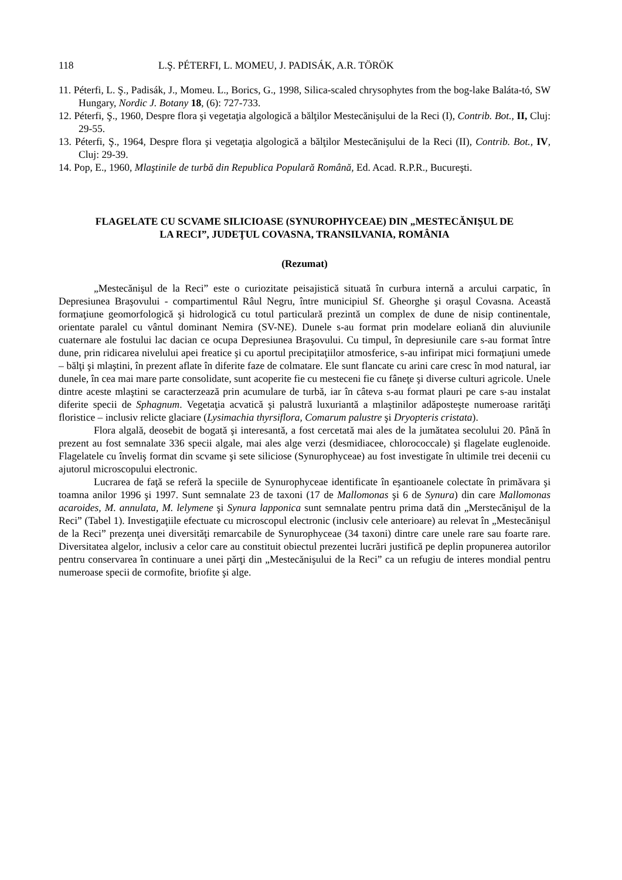118 L.Ş. PÉTERFI, L. MOMEU, J. PADISÁK, A.R. TÖRÖK
11. Péterfi, L. Ş., Padisák, J., Momeu. L., Borics, G., 1998, Silica-scaled chrysophytes from the bog-lake Baláta-tó, SW Hungary, Nordic J. Botany 18, (6): 727-733.
12. Péterfi, Ş., 1960, Despre flora şi vegetaţia algologică a bălţilor Mestecănişului de la Reci (I), Contrib. Bot., II, Cluj: 29-55.
13. Péterfi, Ş., 1964, Despre flora şi vegetaţia algologică a bălţilor Mestecănişului de la Reci (II), Contrib. Bot., IV, Cluj: 29-39.
14. Pop, E., 1960, Mlaştinile de turbă din Republica Populară Română, Ed. Acad. R.P.R., Bucureşti.
FLAGELATE CU SCVAME SILICIOASE (SYNUROPHYCEAE) DIN „MESTECĂNIŞUL DE LA RECI”, JUDEŢUL COVASNA, TRANSILVANIA, ROMÂNIA
(Rezumat)
„Mestecănişul de la Reci” este o curiozitate peisajistică situată în curbura internă a arcului carpatic, în Depresiunea Braşovului - compartimentul Râul Negru, între municipiul Sf. Gheorghe şi oraşul Covasna. Această formaţiune geomorfologică şi hidrologică cu totul particulară prezintă un complex de dune de nisip continentale, orientate paralel cu vântul dominant Nemira (SV-NE). Dunele s-au format prin modelare eoliană din aluviunile cuaternare ale fostului lac dacian ce ocupa Depresiunea Braşovului. Cu timpul, în depresiunile care s-au format între dune, prin ridicarea nivelului apei freatice şi cu aportul precipitaţiilor atmosferice, s-au infiripat mici formaţiuni umede – bălţi şi mlaştini, în prezent aflate în diferite faze de colmatare. Ele sunt flancate cu arini care cresc în mod natural, iar dunele, în cea mai mare parte consolidate, sunt acoperite fie cu mesteceni fie cu fâneţe şi diverse culturi agricole. Unele dintre aceste mlaştini se caracterzează prin acumulare de turbă, iar în câteva s-au format plauri pe care s-au instalat diferite specii de Sphagnum. Vegetaţia acvatică şi palustră luxuriantă a mlaştinilor adăposteşte numeroase rarităţi floristice – inclusiv relicte glaciare (Lysimachia thyrsiflora, Comarum palustre şi Dryopteris cristata).
Flora algală, deosebit de bogată şi interesantă, a fost cercetată mai ales de la jumătatea secolului 20. Până în prezent au fost semnalate 336 specii algale, mai ales alge verzi (desmidiacee, chlorococcale) şi flagelate euglenoide. Flagelatele cu înveliş format din scvame şi sete siliciose (Synurophyceae) au fost investigate în ultimile trei decenii cu ajutorul microscopului electronic.
Lucrarea de faţă se referă la speciile de Synurophyceae identificate în eşantioanele colectate în primăvara şi toamna anilor 1996 şi 1997. Sunt semnalate 23 de taxoni (17 de Mallomonas şi 6 de Synura) din care Mallomonas acaroides, M. annulata, M. lelymene şi Synura lapponica sunt semnalate pentru prima dată din „Merstecănişul de la Reci” (Tabel 1). Investigaţiile efectuate cu microscopul electronic (inclusiv cele anterioare) au relevat în „Mestecănişul de la Reci” prezenţa unei diversităţi remarcabile de Synurophyceae (34 taxoni) dintre care unele rare sau foarte rare. Diversitatea algelor, inclusiv a celor care au constituit obiectul prezentei lucrări justifică pe deplin propunerea autorilor pentru conservarea în continuare a unei părţi din „Mestecănişului de la Reci” ca un refugiu de interes mondial pentru numeroase specii de cormofite, briofite şi alge.